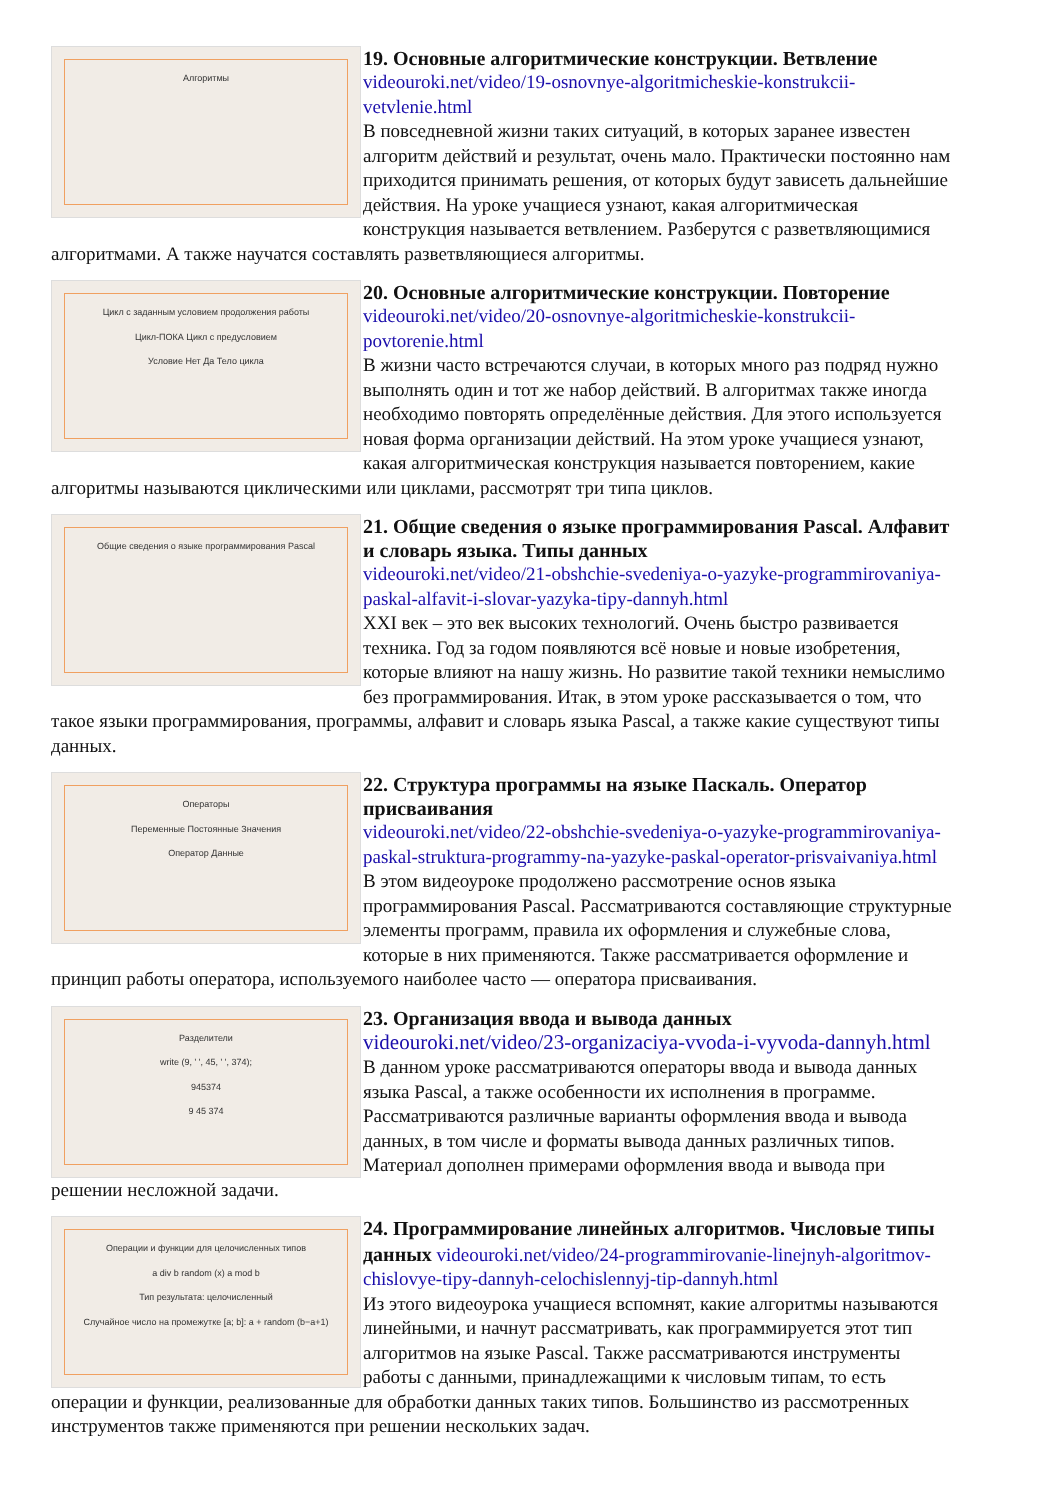Алгоритмы
19. Основные алгоритмические конструкции. Ветвление
videouroki.net/video/19-osnovnye-algoritmicheskie-konstrukcii-vetvlenie.html
В повседневной жизни таких ситуаций, в которых заранее известен алгоритм действий и результат, очень мало. Практически постоянно нам приходится принимать решения, от которых будут зависеть дальнейшие действия. На уроке учащиеся узнают, какая алгоритмическая конструкция называется ветвлением. Разберутся с разветвляющимися алгоритмами. А также научатся составлять разветвляющиеся алгоритмы.
Цикл с заданным условием продолжения работы
Цикл-ПОКА Цикл с предусловием
Условие Нет Да Тело цикла
20. Основные алгоритмические конструкции. Повторение
videouroki.net/video/20-osnovnye-algoritmicheskie-konstrukcii-povtorenie.html
В жизни часто встречаются случаи, в которых много раз подряд нужно выполнять один и тот же набор действий. В алгоритмах также иногда необходимо повторять определённые действия. Для этого используется новая форма организации действий. На этом уроке учащиеся узнают, какая алгоритмическая конструкция называется повторением, какие алгоритмы называются циклическими или циклами, рассмотрят три типа циклов.
Общие сведения о языке программирования Pascal
21. Общие сведения о языке программирования Pascal. Алфавит и словарь языка. Типы данных
videouroki.net/video/21-obshchie-svedeniya-o-yazyke-programmirovaniya-paskal-alfavit-i-slovar-yazyka-tipy-dannyh.html
XXI век – это век высоких технологий. Очень быстро развивается техника. Год за годом появляются всё новые и новые изобретения, которые влияют на нашу жизнь. Но развитие такой техники немыслимо без программирования. Итак, в этом уроке рассказывается о том, что такое языки программирования, программы, алфавит и словарь языка Pascal, а также какие существуют типы данных.
Операторы
Переменные Постоянные Значения
Оператор Данные
22. Структура программы на языке Паскаль. Оператор присваивания
videouroki.net/video/22-obshchie-svedeniya-o-yazyke-programmirovaniya-paskal-struktura-programmy-na-yazyke-paskal-operator-prisvaivaniya.html
В этом видеоуроке продолжено рассмотрение основ языка программирования Pascal. Рассматриваются составляющие структурные элементы программ, правила их оформления и служебные слова, которые в них применяются. Также рассматривается оформление и принцип работы оператора, используемого наиболее часто — оператора присваивания.
Разделители
write (9, ' ', 45, ' ', 374);
945374
9 45 374
23. Организация ввода и вывода данных
videouroki.net/video/23-organizaciya-vvoda-i-vyvoda-dannyh.html
В данном уроке рассматриваются операторы ввода и вывода данных языка Pascal, а также особенности их исполнения в программе. Рассматриваются различные варианты оформления ввода и вывода данных, в том числе и форматы вывода данных различных типов. Материал дополнен примерами оформления ввода и вывода при решении несложной задачи.
Операции и функции для целочисленных типов
a div b random (x) a mod b
Тип результата: целочисленный
Случайное число на промежутке [a; b]: a + random (b−a+1)
24. Программирование линейных алгоритмов. Числовые типы данных
videouroki.net/video/24-programmirovanie-linejnyh-algoritmov-chislovye-tipy-dannyh-celochislennyj-tip-dannyh.html
Из этого видеоурока учащиеся вспомнят, какие алгоритмы называются линейными, и начнут рассматривать, как программируется этот тип алгоритмов на языке Pascal. Также рассматриваются инструменты работы с данными, принадлежащими к числовым типам, то есть операции и функции, реализованные для обработки данных таких типов. Большинство из рассмотренных инструментов также применяются при решении нескольких задач.